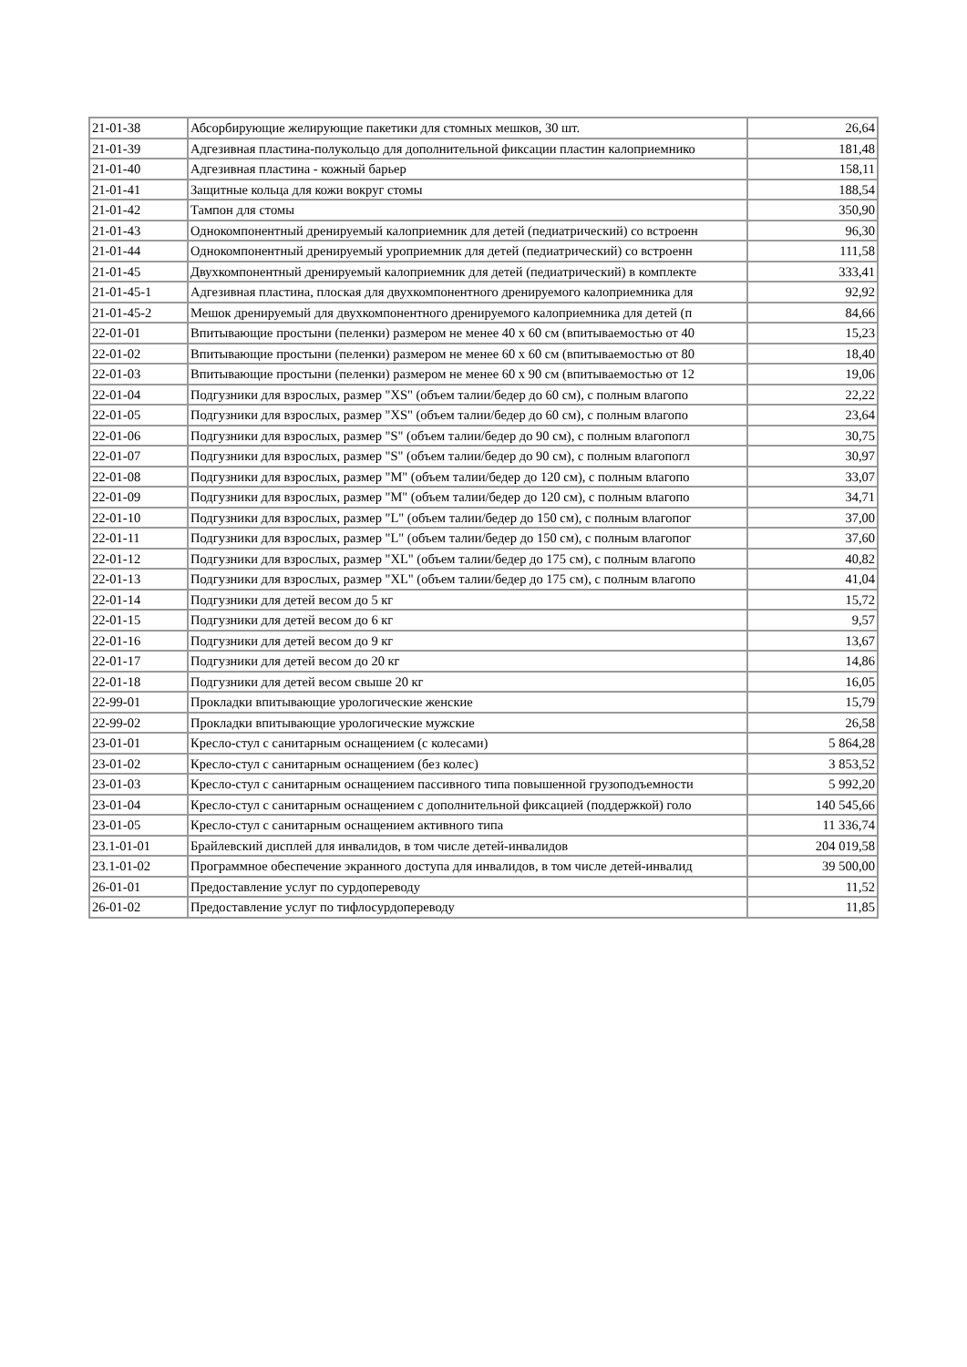| 21-01-38 | Абсорбирующие желирующие пакетики для стомных мешков, 30 шт. | 26,64 |
| 21-01-39 | Адгезивная пластина-полукольцо для дополнительной фиксации пластин калоприемнико | 181,48 |
| 21-01-40 | Адгезивная пластина - кожный барьер | 158,11 |
| 21-01-41 | Защитные кольца для кожи вокруг стомы | 188,54 |
| 21-01-42 | Тампон для стомы | 350,90 |
| 21-01-43 | Однокомпонентный дренируемый калоприемник для детей (педиатрический) со встроенн | 96,30 |
| 21-01-44 | Однокомпонентный дренируемый уроприемник для детей (педиатрический) со встроенн | 111,58 |
| 21-01-45 | Двухкомпонентный дренируемый калоприемник для детей (педиатрический) в комплекте | 333,41 |
| 21-01-45-1 | Адгезивная пластина, плоская для двухкомпонентного дренируемого калоприемника для | 92,92 |
| 21-01-45-2 | Мешок дренируемый для двухкомпонентного дренируемого калоприемника для детей (п | 84,66 |
| 22-01-01 | Впитывающие простыни (пеленки) размером не менее 40 х 60 см (впитываемостью от 40 | 15,23 |
| 22-01-02 | Впитывающие простыни (пеленки) размером не менее 60 х 60 см (впитываемостью от 80 | 18,40 |
| 22-01-03 | Впитывающие простыни (пеленки) размером не менее 60 х 90 см (впитываемостью от 12 | 19,06 |
| 22-01-04 | Подгузники для взрослых, размер "XS" (объем талии/бедер до 60 см), с полным влагопо | 22,22 |
| 22-01-05 | Подгузники для взрослых, размер "XS" (объем талии/бедер до 60 см), с полным влагопо | 23,64 |
| 22-01-06 | Подгузники для взрослых, размер "S" (объем талии/бедер до 90 см), с полным влагопогл | 30,75 |
| 22-01-07 | Подгузники для взрослых, размер "S" (объем талии/бедер до 90 см), с полным влагопогл | 30,97 |
| 22-01-08 | Подгузники для взрослых, размер "M" (объем талии/бедер до 120 см), с полным влагопо | 33,07 |
| 22-01-09 | Подгузники для взрослых, размер "M" (объем талии/бедер до 120 см), с полным влагопо | 34,71 |
| 22-01-10 | Подгузники для взрослых, размер "L" (объем талии/бедер до 150 см), с полным влагопог | 37,00 |
| 22-01-11 | Подгузники для взрослых, размер "L" (объем талии/бедер до 150 см), с полным влагопог | 37,60 |
| 22-01-12 | Подгузники для взрослых, размер "XL" (объем талии/бедер до 175 см), с полным влагопо | 40,82 |
| 22-01-13 | Подгузники для взрослых, размер "XL" (объем талии/бедер до 175 см), с полным влагопо | 41,04 |
| 22-01-14 | Подгузники для детей весом до 5 кг | 15,72 |
| 22-01-15 | Подгузники для детей весом до 6 кг | 9,57 |
| 22-01-16 | Подгузники для детей весом до 9 кг | 13,67 |
| 22-01-17 | Подгузники для детей весом до 20 кг | 14,86 |
| 22-01-18 | Подгузники для детей весом свыше 20 кг | 16,05 |
| 22-99-01 | Прокладки впитывающие урологические женские | 15,79 |
| 22-99-02 | Прокладки впитывающие урологические мужские | 26,58 |
| 23-01-01 | Кресло-стул с санитарным оснащением (с колесами) | 5 864,28 |
| 23-01-02 | Кресло-стул с санитарным оснащением (без колес) | 3 853,52 |
| 23-01-03 | Кресло-стул с санитарным оснащением пассивного типа повышенной грузоподъемности | 5 992,20 |
| 23-01-04 | Кресло-стул с санитарным оснащением с дополнительной фиксацией (поддержкой) голо | 140 545,66 |
| 23-01-05 | Кресло-стул с санитарным оснащением активного типа | 11 336,74 |
| 23.1-01-01 | Брайлевский дисплей для инвалидов, в том числе детей-инвалидов | 204 019,58 |
| 23.1-01-02 | Программное обеспечение экранного доступа для инвалидов, в том числе детей-инвалид | 39 500,00 |
| 26-01-01 | Предоставление услуг по сурдопереводу | 11,52 |
| 26-01-02 | Предоставление услуг по тифлосурдопереводу | 11,85 |